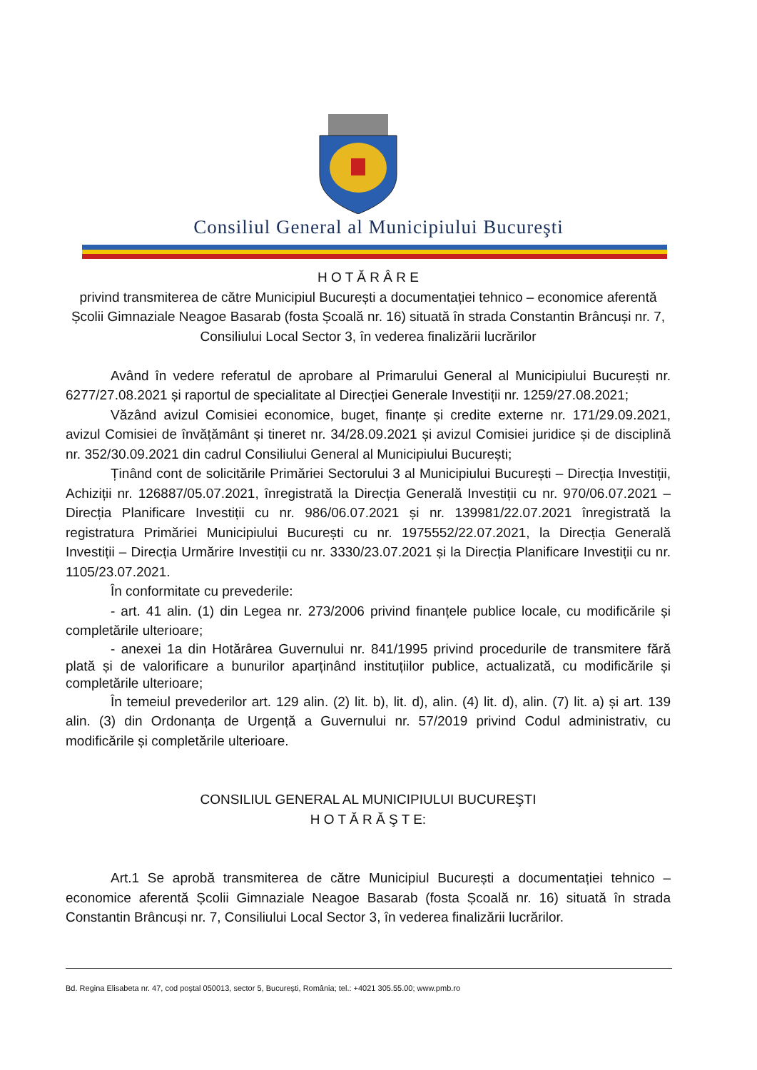Consiliul General al Municipiului Bucureşti
H O T Ă R Â R E
privind transmiterea de către Municipiul București a documentației tehnico – economice aferentă Școlii Gimnaziale Neagoe Basarab (fosta Școală nr. 16) situată în strada Constantin Brâncuși nr. 7, Consiliului Local Sector 3, în vederea finalizării lucrărilor
Având în vedere referatul de aprobare al Primarului General al Municipiului București nr. 6277/27.08.2021 și raportul de specialitate al Direcției Generale Investiții nr. 1259/27.08.2021;
Văzând avizul Comisiei economice, buget, finanțe și credite externe nr. 171/29.09.2021, avizul Comisiei de învățământ și tineret nr. 34/28.09.2021 și avizul Comisiei juridice și de disciplină nr. 352/30.09.2021 din cadrul Consiliului General al Municipiului București;
Ținând cont de solicitările Primăriei Sectorului 3 al Municipiului București – Direcția Investiții, Achiziții nr. 126887/05.07.2021, înregistrată la Direcția Generală Investiții cu nr. 970/06.07.2021 – Direcția Planificare Investiții cu nr. 986/06.07.2021 și nr. 139981/22.07.2021 înregistrată la registratura Primăriei Municipiului București cu nr. 1975552/22.07.2021, la Direcția Generală Investiții – Direcția Urmărire Investiții cu nr. 3330/23.07.2021 și la Direcția Planificare Investiții cu nr. 1105/23.07.2021.
În conformitate cu prevederile:
- art. 41 alin. (1) din Legea nr. 273/2006 privind finanțele publice locale, cu modificările și completările ulterioare;
- anexei 1a din Hotărârea Guvernului nr. 841/1995 privind procedurile de transmitere fără plată și de valorificare a bunurilor aparținând instituțiilor publice, actualizată, cu modificările și completările ulterioare;
În temeiul prevederilor art. 129 alin. (2) lit. b), lit. d), alin. (4) lit. d), alin. (7) lit. a) și art. 139 alin. (3) din Ordonanța de Urgență a Guvernului nr. 57/2019 privind Codul administrativ, cu modificările și completările ulterioare.
CONSILIUL GENERAL AL MUNICIPIULUI BUCUREŞTI
H O T Ă R Ă Ş T E:
Art.1 Se aprobă transmiterea de către Municipiul București a documentației tehnico – economice aferentă Școlii Gimnaziale Neagoe Basarab (fosta Școală nr. 16) situată în strada Constantin Brâncuși nr. 7, Consiliului Local Sector 3, în vederea finalizării lucrărilor.
Bd. Regina Elisabeta nr. 47, cod poştal 050013, sector 5, Bucureşti, România; tel.: +4021 305.55.00; www.pmb.ro